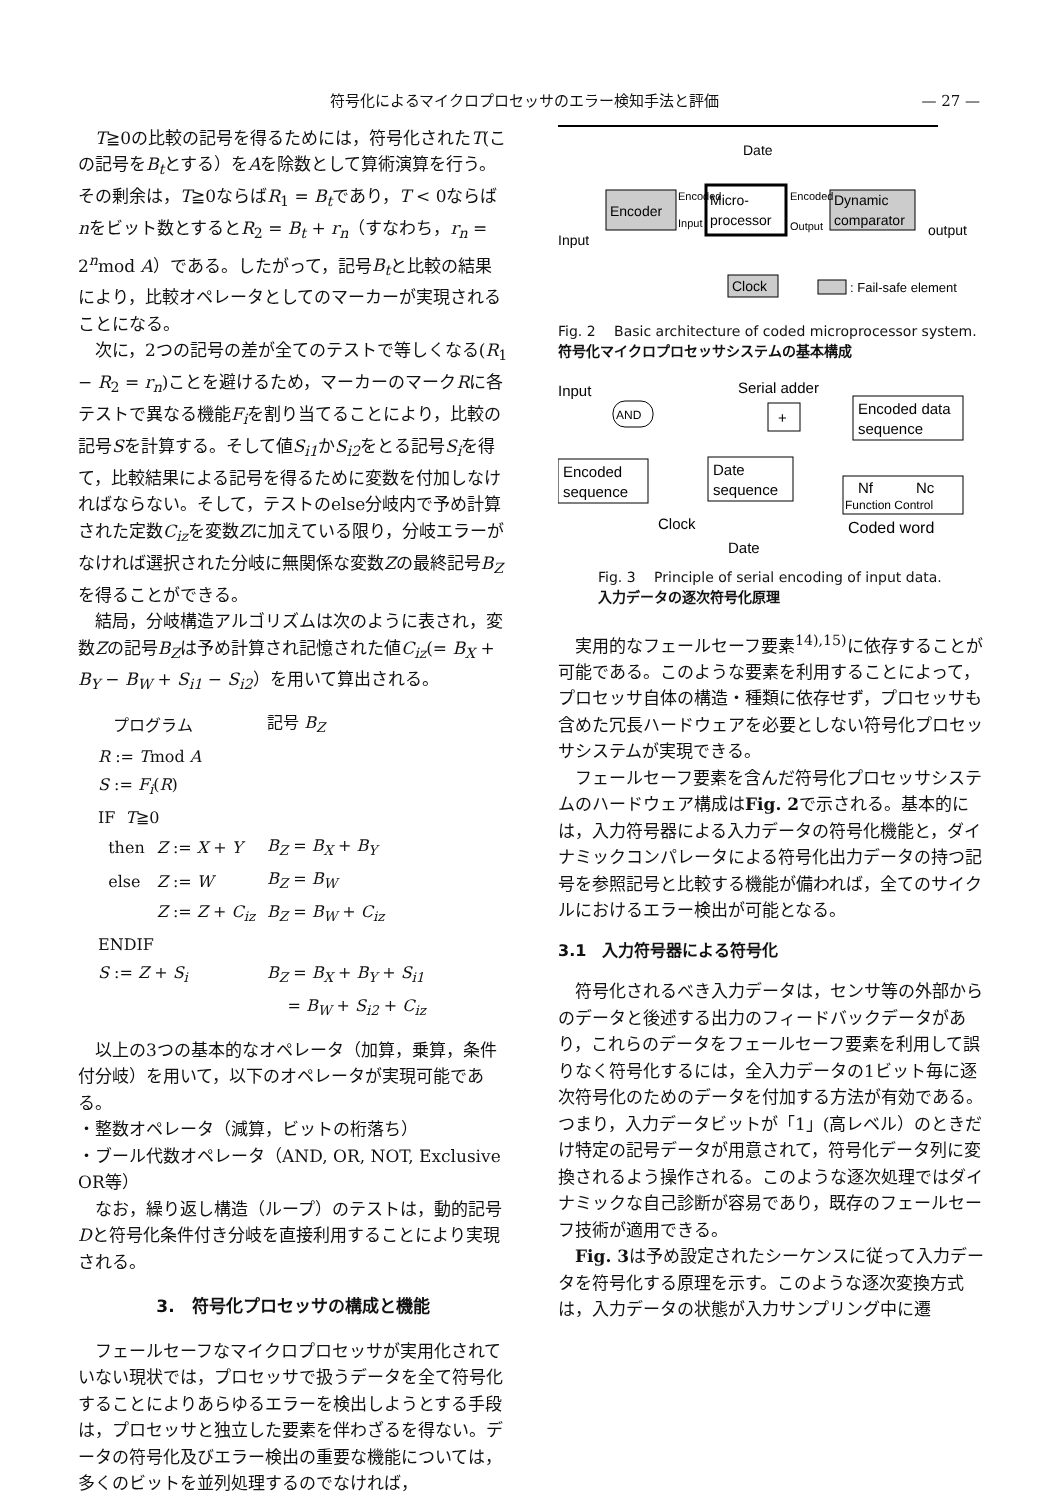符号化によるマイクロプロセッサのエラー検知手法と評価 — 27 —
T≧0の比較の記号を得るためには，符号化されたT(この記号をB<sub>t</sub>とする）をAを除数として算術演算を行う。その剰余は，T≧0ならばR<sub>1</sub> = B<sub>t</sub>であり，T < 0ならばnをビット数とするとR<sub>2</sub> = B<sub>t</sub> + r<sub>n</sub>（すなわち，r<sub>n</sub> = 2<sup>n</sup>mod A）である。したがって，記号B<sub>t</sub>と比較の結果により，比較オペレータとしてのマーカーが実現されることになる。
次に，2つの記号の差が全てのテストで等しくなる(R<sub>1</sub> − R<sub>2</sub> = r<sub>n</sub>)ことを避けるため，マーカーのマークRに各テストで異なる機能F<sub>i</sub>を割り当てることにより，比較の記号Sを計算する。そして値S<sub>i1</sub>かS<sub>i2</sub>をとる記号S<sub>i</sub>を得て，比較結果による記号を得るために変数を付加しなければならない。そして，テストのelse分岐内で予め計算された定数C<sub>iz</sub>を変数Zに加えている限り，分岐エラーがなければ選択された分岐に無関係な変数Zの最終記号B<sub>Z</sub>を得ることができる。
結局，分岐構造アルゴリズムは次のように表され，変数Zの記号B<sub>Z</sub>は予め計算され記憶された値C<sub>iz</sub>(= B<sub>X</sub> + B<sub>Y</sub> − B<sub>W</sub> + S<sub>i1</sub> − S<sub>i2</sub>）を用いて算出される。
| プログラム | | 記号 B<sub>Z</sub> |
| R := T mod A | | |
| S := F<sub>i</sub> ( R ) | | |
| IF T ≧0 | | |
| then | Z := X + Y | B<sub>Z</sub> = B<sub>X</sub> + B<sub>Y</sub> |
| else | Z := W | B<sub>Z</sub> = B<sub>W</sub> |
| | Z := Z + C<sub>iz</sub> | B<sub>Z</sub> = B<sub>W</sub> + C<sub>iz</sub> |
| ENDIF | | |
| S := Z + S<sub>i</sub> | | B<sub>Z</sub> = B<sub>X</sub> + B<sub>Y</sub> + S<sub>i1</sub> |
| | | = B<sub>W</sub> + S<sub>i2</sub> + C<sub>iz</sub> |
以上の3つの基本的なオペレータ（加算，乗算，条件付分岐）を用いて，以下のオペレータが実現可能である。
・整数オペレータ（減算，ビットの桁落ち）
・ブール代数オペレータ（AND, OR, NOT, Exclusive OR等）
なお，繰り返し構造（ループ）のテストは，動的記号Dと符号化条件付き分岐を直接利用することにより実現される。
3.　符号化プロセッサの構成と機能
フェールセーフなマイクロプロセッサが実用化されていない現状では，プロセッサで扱うデータを全て符号化することによりあらゆるエラーを検出しようとする手段は，プロセッサと独立した要素を伴わざるを得ない。データの符号化及びエラー検出の重要な機能については，多くのビットを並列処理するのでなければ，
Encoder
Micro-
processor
Dynamic
comparator
Date
Input
output
Encoded
Input
Encoded
Output
Clock
: Fail-safe element
Fig. 2　 Basic architecture of coded microprocessor system.
符号化マイクロプロセッサシステムの基本構成
Input
Serial adder
AND
+
Encoded data
sequence
Encoded
sequence
Date
sequence
Nf
Nc
Function Control
Clock
Coded word
Date
Fig. 3　 Principle of serial encoding of input data.
入力データの逐次符号化原理
実用的なフェールセーフ要素<sup>14),15)</sup>に依存することが可能である。このような要素を利用することによって，プロセッサ自体の構造・種類に依存せず，プロセッサも含めた冗長ハードウェアを必要としない符号化プロセッサシステムが実現できる。
フェールセーフ要素を含んだ符号化プロセッサシステムのハードウェア構成はFig. 2で示される。基本的には，入力符号器による入力データの符号化機能と，ダイナミックコンパレータによる符号化出力データの持つ記号を参照記号と比較する機能が備われば，全てのサイクルにおけるエラー検出が可能となる。
3.1　入力符号器による符号化
符号化されるべき入力データは，センサ等の外部からのデータと後述する出力のフィードバックデータがあり，これらのデータをフェールセーフ要素を利用して誤りなく符号化するには，全入力データの1ビット毎に逐次符号化のためのデータを付加する方法が有効である。つまり，入力データビットが「1」(高レベル）のときだけ特定の記号データが用意されて，符号化データ列に変換されるよう操作される。このような逐次処理ではダイナミックな自己診断が容易であり，既存のフェールセーフ技術が適用できる。
Fig. 3は予め設定されたシーケンスに従って入力データを符号化する原理を示す。このような逐次変換方式は，入力データの状態が入力サンプリング中に遷